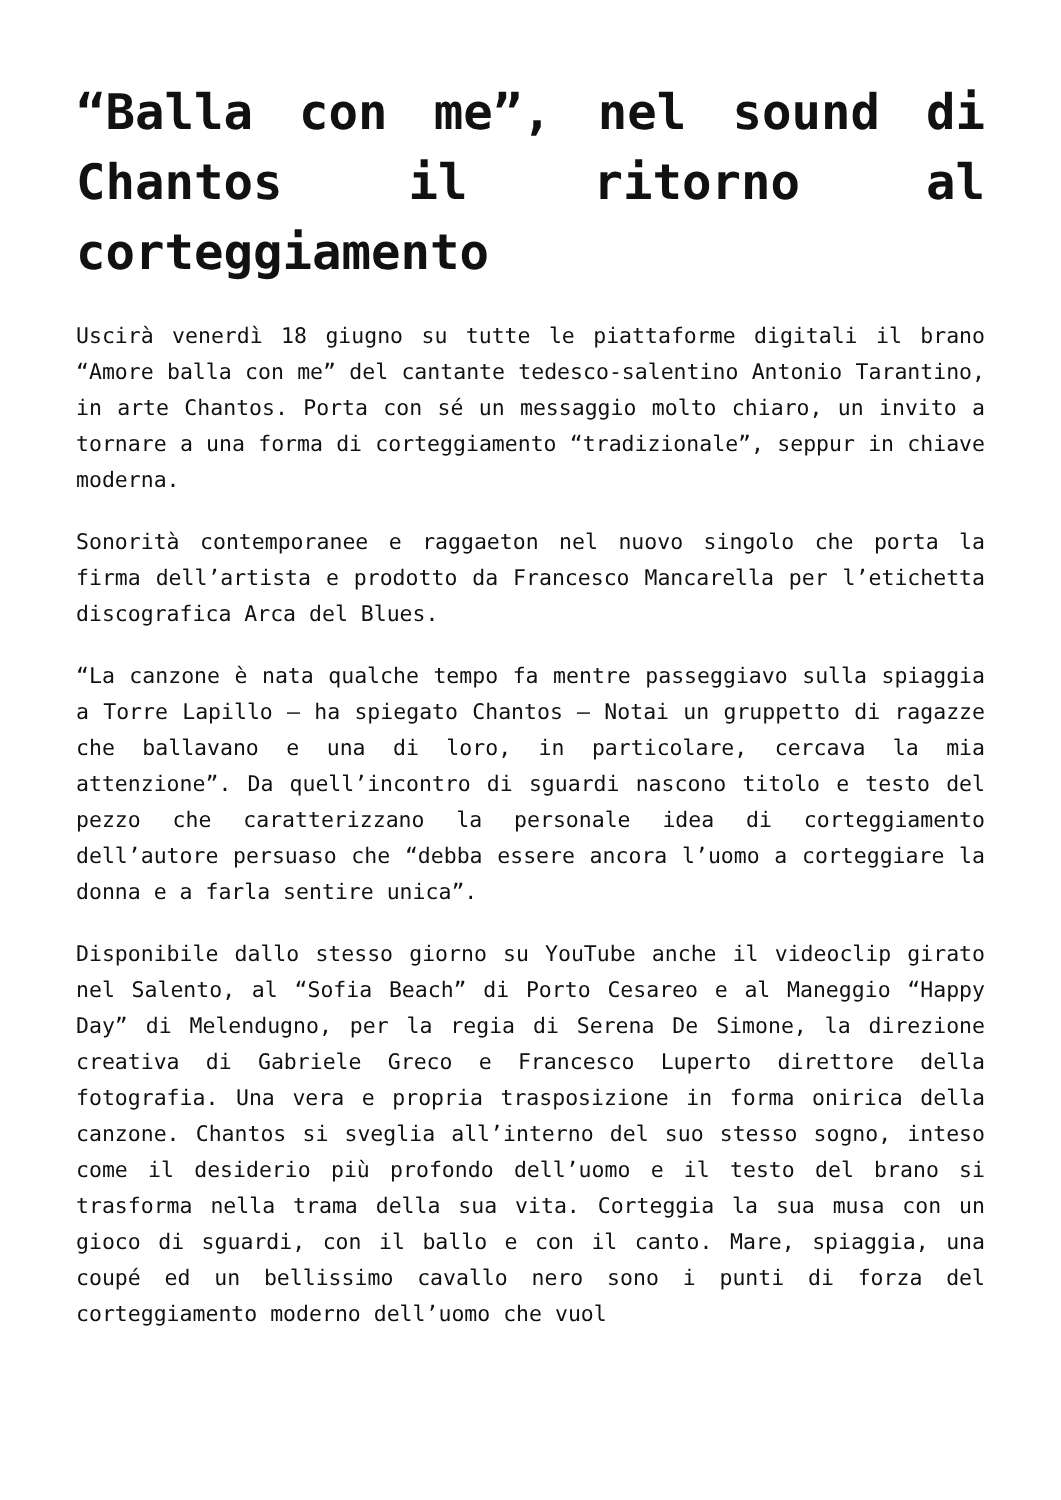“Balla con me”, nel sound di Chantos il ritorno al corteggiamento
Uscirà venerdì 18 giugno su tutte le piattaforme digitali il brano “Amore balla con me” del cantante tedesco-salentino Antonio Tarantino, in arte Chantos. Porta con sé un messaggio molto chiaro, un invito a tornare a una forma di corteggiamento “tradizionale”, seppur in chiave moderna.
Sonorità contemporanee e raggaeton nel nuovo singolo che porta la firma dell’artista e prodotto da Francesco Mancarella per l’etichetta discografica Arca del Blues.
“La canzone è nata qualche tempo fa mentre passeggiavo sulla spiaggia a Torre Lapillo – ha spiegato Chantos – Notai un gruppetto di ragazze che ballavano e una di loro, in particolare, cercava la mia attenzione”. Da quell’incontro di sguardi nascono titolo e testo del pezzo che caratterizzano la personale idea di corteggiamento dell’autore persuaso che “debba essere ancora l’uomo a corteggiare la donna e a farla sentire unica”.
Disponibile dallo stesso giorno su YouTube anche il videoclip girato nel Salento, al “Sofia Beach” di Porto Cesareo e al Maneggio “Happy Day” di Melendugno, per la regia di Serena De Simone, la direzione creativa di Gabriele Greco e Francesco Luperto direttore della fotografia. Una vera e propria trasposizione in forma onirica della canzone. Chantos si sveglia all’interno del suo stesso sogno, inteso come il desiderio più profondo dell’uomo e il testo del brano si trasforma nella trama della sua vita. Corteggia la sua musa con un gioco di sguardi, con il ballo e con il canto. Mare, spiaggia, una coupé ed un bellissimo cavallo nero sono i punti di forza del corteggiamento moderno dell’uomo che vuol